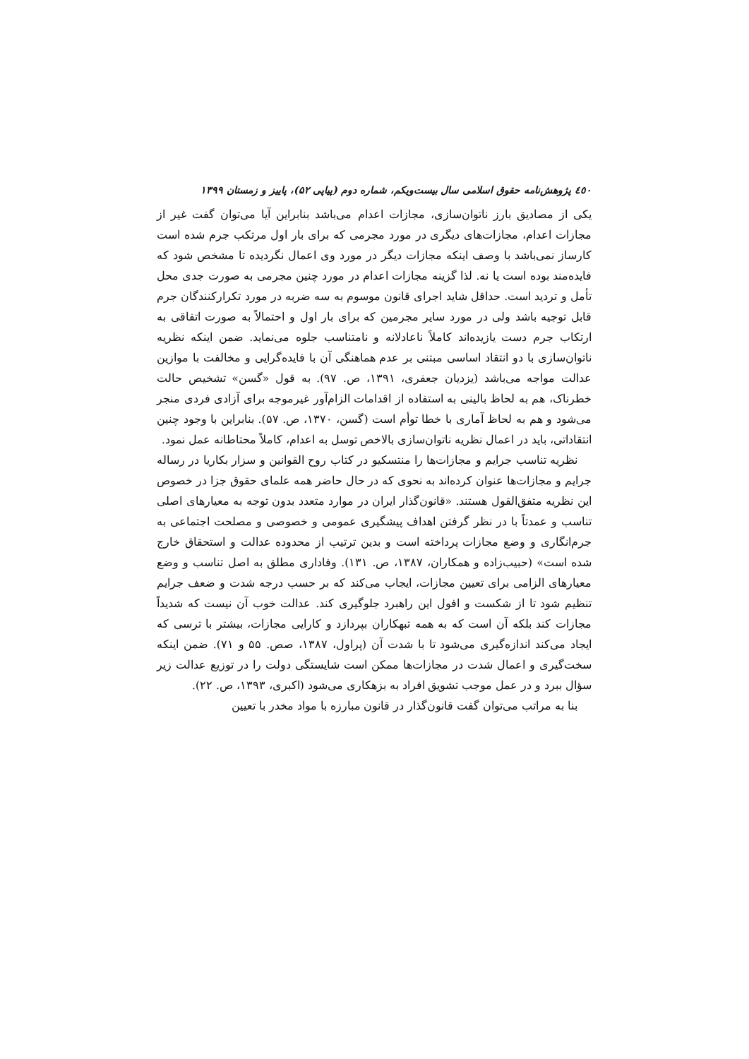٤٥٠ پژوهش‌نامه حقوق اسلامی سال بیست‌ویکم، شماره دوم (پیاپی ۵۲)، پاییز و زمستان ۱۳۹۹
یکی از مصادیق بارز ناتوان‌سازی، مجازات اعدام می‌باشد بنابراین آیا می‌توان گفت غیر از مجازات اعدام، مجازات‌های دیگری در مورد مجرمی که برای بار اول مرتکب جرم شده است کارساز نمی‌باشد با وصف اینکه مجازات دیگر در مورد وی اعمال نگردیده تا مشخص شود که فایده‌مند بوده است یا نه. لذا گزینه مجازات اعدام در مورد چنین مجرمی به صورت جدی محل تأمل و تردید است. حداقل شاید اجرای قانون موسوم به سه ضربه در مورد تکرارکنندگان جرم قابل توجیه باشد ولی در مورد سایر مجرمین که برای بار اول و احتمالاً به صورت اتفاقی به ارتکاب جرم دست یازیده‌اند کاملاً ناعادلانه و نامتناسب جلوه می‌نماید. ضمن اینکه نظریه ناتوان‌سازی با دو انتقاد اساسی مبتنی بر عدم هماهنگی آن با فایده‌گرایی و مخالفت با موازین عدالت مواجه می‌باشد (یزدیان جعفری، ۱۳۹۱، ص. ۹۷). به قول «گسن» تشخیص حالت خطرناک، هم به لحاظ بالینی به استفاده از اقدامات الزام‌آور غیرموجه برای آزادی فردی منجر می‌شود و هم به لحاظ آماری با خطا توأم است (گسن، ۱۳۷۰، ص. ۵۷). بنابراین با وجود چنین انتقاداتی، باید در اعمال نظریه ناتوان‌سازی بالاخص توسل به اعدام، کاملاً محتاطانه عمل نمود.
نظریه تناسب جرایم و مجازات‌ها را منتسکیو در کتاب روح القوانین و سزار بکاریا در رساله جرایم و مجازات‌ها عنوان کرده‌اند به نحوی که در حال حاضر همه علمای حقوق جزا در خصوص این نظریه متفق‌القول هستند. «قانون‌گذار ایران در موارد متعدد بدون توجه به معیارهای اصلی تناسب و عمدتاً با در نظر گرفتن اهداف پیشگیری عمومی و خصوصی و مصلحت اجتماعی به جرم‌انگاری و وضع مجازات پرداخته است و بدین ترتیب از محدوده عدالت و استحقاق خارج شده است» (حبیب‌زاده و همکاران، ۱۳۸۷، ص. ۱۳۱). وفاداری مطلق به اصل تناسب و وضع معیارهای الزامی برای تعیین مجازات، ایجاب می‌کند که بر حسب درجه شدت و ضعف جرایم تنظیم شود تا از شکست و افول این راهبرد جلوگیری کند. عدالت خوب آن نیست که شدیداً مجازات کند بلکه آن است که به همه تبهکاران بپردازد و کارایی مجازات، بیشتر با ترسی که ایجاد می‌کند اندازه‌گیری می‌شود تا با شدت آن (پراول، ۱۳۸۷، صص. ۵۵ و ۷۱). ضمن اینکه سخت‌گیری و اعمال شدت در مجازات‌ها ممکن است شایستگی دولت را در توزیع عدالت زیر سؤال ببرد و در عمل موجب تشویق افراد به بزهکاری می‌شود (اکبری، ۱۳۹۳، ص. ۲۲).
بنا به مراتب می‌توان گفت قانون‌گذار در قانون مبارزه با مواد مخدر با تعیین